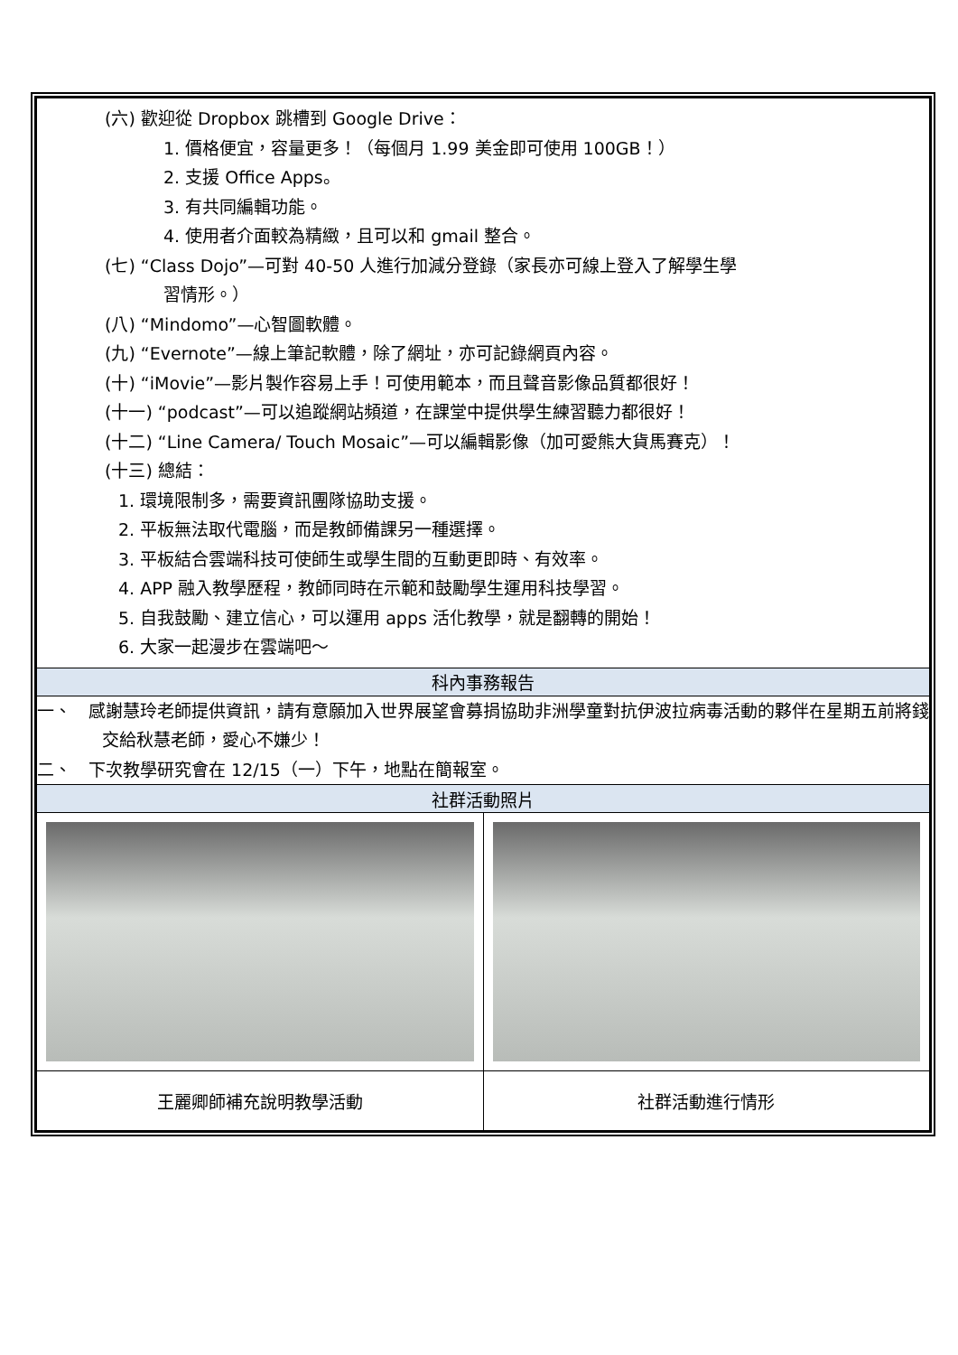| (六) 歡迎從 Dropbox 跳槽到 Google Drive： 1. 價格便宜，容量更多！（每個月 1.99 美金即可使用 100GB！） 2. 支援 Office Apps。 3. 有共同編輯功能。 4. 使用者介面較為精緻，且可以和 gmail 整合。 (七) “Class Dojo”—可對 40-50 人進行加減分登錄（家長亦可線上登入了解學生學 習情形。） (八) “Mindomo”—心智圖軟體。 (九) “Evernote”—線上筆記軟體，除了網址，亦可記錄網頁內容。 (十) “iMovie”—影片製作容易上手！可使用範本，而且聲音影像品質都很好！ (十一) “podcast”—可以追蹤網站頻道，在課堂中提供學生練習聽力都很好！ (十二) “Line Camera/ Touch Mosaic”—可以編輯影像（加可愛熊大貨馬賽克）！ (十三) 總結： 1. 環境限制多，需要資訊團隊協助支援。 2. 平板無法取代電腦，而是教師備課另一種選擇。 3. 平板結合雲端科技可使師生或學生間的互動更即時、有效率。 4. APP 融入教學歷程，教師同時在示範和鼓勵學生運用科技學習。 5. 自我鼓勵、建立信心，可以運用 apps 活化教學，就是翻轉的開始！ 6. 大家一起漫步在雲端吧～ | |
| 科內事務報告 | |
| 一、 感謝慧玲老師提供資訊，請有意願加入世界展望會募捐協助非洲學童對抗伊波拉病毒活動的夥伴在星期五前將錢交給秋慧老師，愛心不嫌少！ 二、 下次教學研究會在 12/15（一）下午，地點在簡報室。 | |
| 社群活動照片 | |
| 王麗卿師補充說明教學活動 | 社群活動進行情形 |